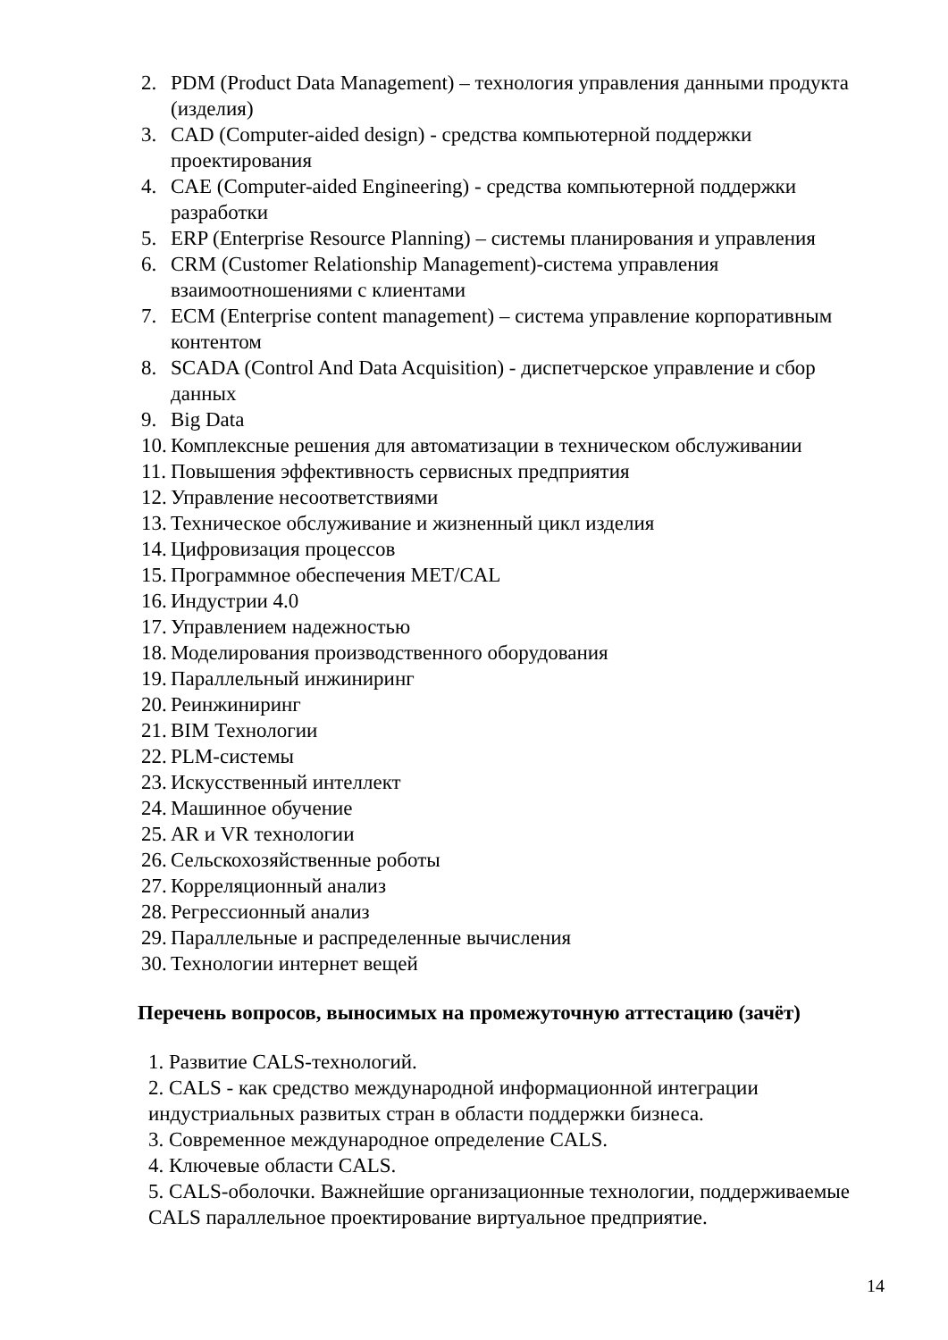2. PDM (Product Data Management) – технология управления данными продукта (изделия)
3. CAD (Computer-aided design) - средства компьютерной поддержки проектирования
4. CAE (Computer-aided Engineering) - средства компьютерной поддержки разработки
5. ERP (Enterprise Resource Planning) – системы планирования и управления
6. CRM (Customer Relationship Management)-система управления взаимоотношениями с клиентами
7. ECM (Enterprise content management) – система управление корпоративным контентом
8. SCADA (Control And Data Acquisition) - диспетчерское управление и сбор данных
9. Big Data
10. Комплексные решения для автоматизации в техническом обслуживании
11. Повышения эффективность сервисных предприятия
12. Управление несоответствиями
13. Техническое обслуживание и жизненный цикл изделия
14. Цифровизация процессов
15. Программное обеспечения MET/CAL
16. Индустрии 4.0
17. Управлением надежностью
18. Моделирования производственного оборудования
19. Параллельный инжиниринг
20. Реинжиниринг
21. BIM Технологии
22. PLM-системы
23. Искусственный интеллект
24. Машинное обучение
25. AR и VR технологии
26. Сельскохозяйственные роботы
27. Корреляционный анализ
28. Регрессионный анализ
29. Параллельные и распределенные вычисления
30. Технологии интернет вещей
Перечень вопросов, выносимых на промежуточную аттестацию (зачёт)
1. Развитие CALS-технологий.
2. CALS - как средство международной информационной интеграции индустриальных развитых стран в области поддержки бизнеса.
3. Современное международное определение CALS.
4. Ключевые области CALS.
5. CALS-оболочки. Важнейшие организационные технологии, поддерживаемые CALS параллельное проектирование виртуальное предприятие.
14